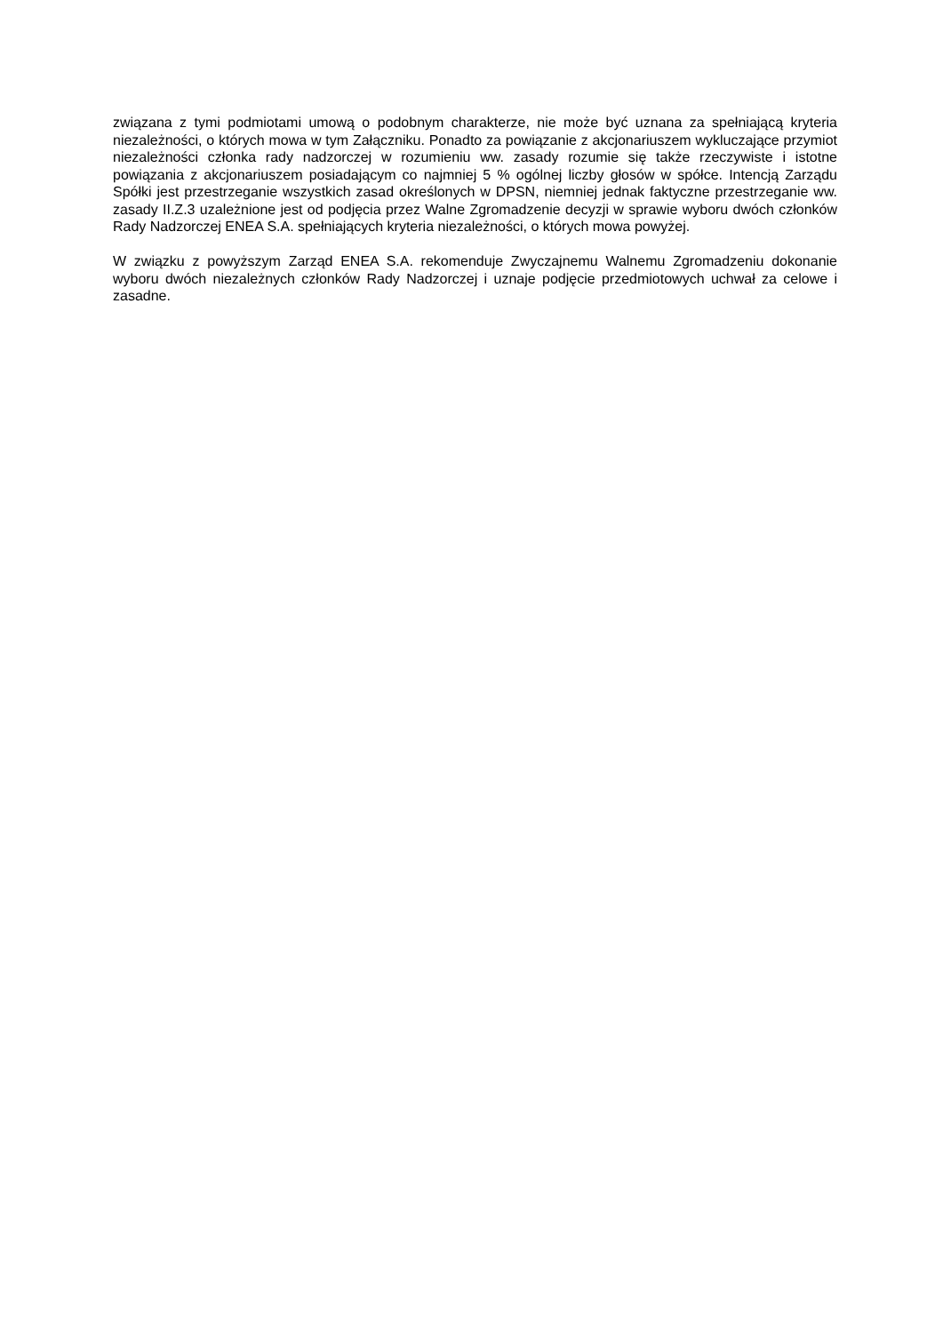związana z tymi podmiotami umową o podobnym charakterze, nie może być uznana za spełniającą kryteria niezależności, o których mowa w tym Załączniku. Ponadto za powiązanie z akcjonariuszem wykluczające przymiot niezależności członka rady nadzorczej w rozumieniu ww. zasady rozumie się także rzeczywiste i istotne powiązania z akcjonariuszem posiadającym co najmniej 5 % ogólnej liczby głosów w spółce. Intencją Zarządu Spółki jest przestrzeganie wszystkich zasad określonych w DPSN, niemniej jednak faktyczne przestrzeganie ww. zasady II.Z.3 uzależnione jest od podjęcia przez Walne Zgromadzenie decyzji w sprawie wyboru dwóch członków Rady Nadzorczej ENEA S.A. spełniających kryteria niezależności, o których mowa powyżej.
W związku z powyższym Zarząd ENEA S.A. rekomenduje Zwyczajnemu Walnemu Zgromadzeniu dokonanie wyboru dwóch niezależnych członków Rady Nadzorczej i uznaje podjęcie przedmiotowych uchwał za celowe i zasadne.